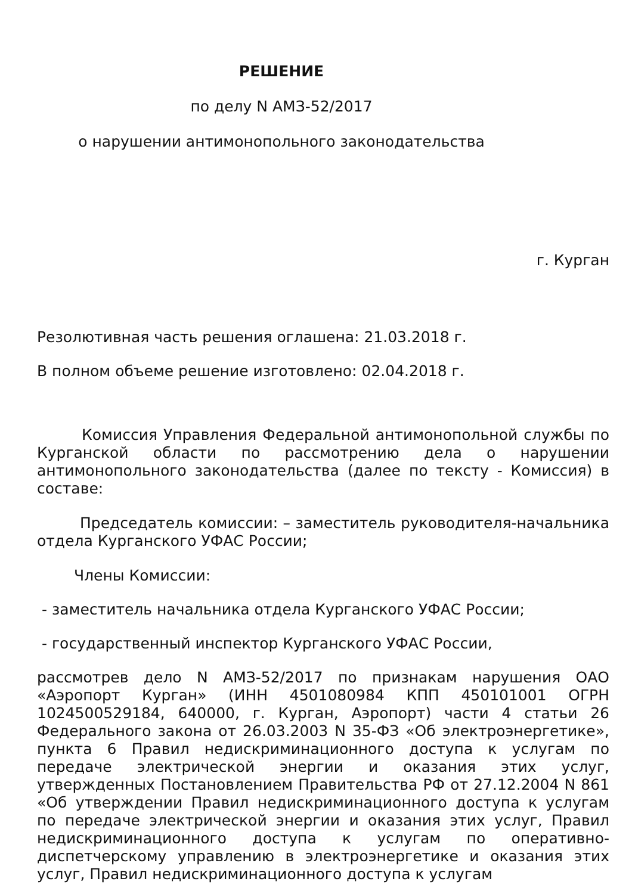РЕШЕНИЕ
по делу N АМЗ-52/2017
о нарушении антимонопольного законодательства
г. Курган
Резолютивная часть решения оглашена: 21.03.2018 г.
В полном объеме решение изготовлено: 02.04.2018 г.
Комиссия Управления Федеральной антимонопольной службы по Курганской области по рассмотрению дела о нарушении антимонопольного законодательства (далее по тексту - Комиссия) в составе:
Председатель комиссии: – заместитель руководителя-начальника отдела Курганского УФАС России;
Члены Комиссии:
- заместитель начальника отдела Курганского УФАС России;
- государственный инспектор Курганского УФАС России,
рассмотрев дело N АМЗ-52/2017 по признакам нарушения ОАО «Аэропорт Курган» (ИНН 4501080984 КПП 450101001 ОГРН 1024500529184, 640000, г. Курган, Аэропорт) части 4 статьи 26 Федерального закона от 26.03.2003 N 35-ФЗ «Об электроэнергетике», пункта 6 Правил недискриминационного доступа к услугам по передаче электрической энергии и оказания этих услуг, утвержденных Постановлением Правительства РФ от 27.12.2004 N 861 «Об утверждении Правил недискриминационного доступа к услугам по передаче электрической энергии и оказания этих услуг, Правил недискриминационного доступа к услугам по оперативно-диспетчерскому управлению в электроэнергетике и оказания этих услуг, Правил недискриминационного доступа к услугам